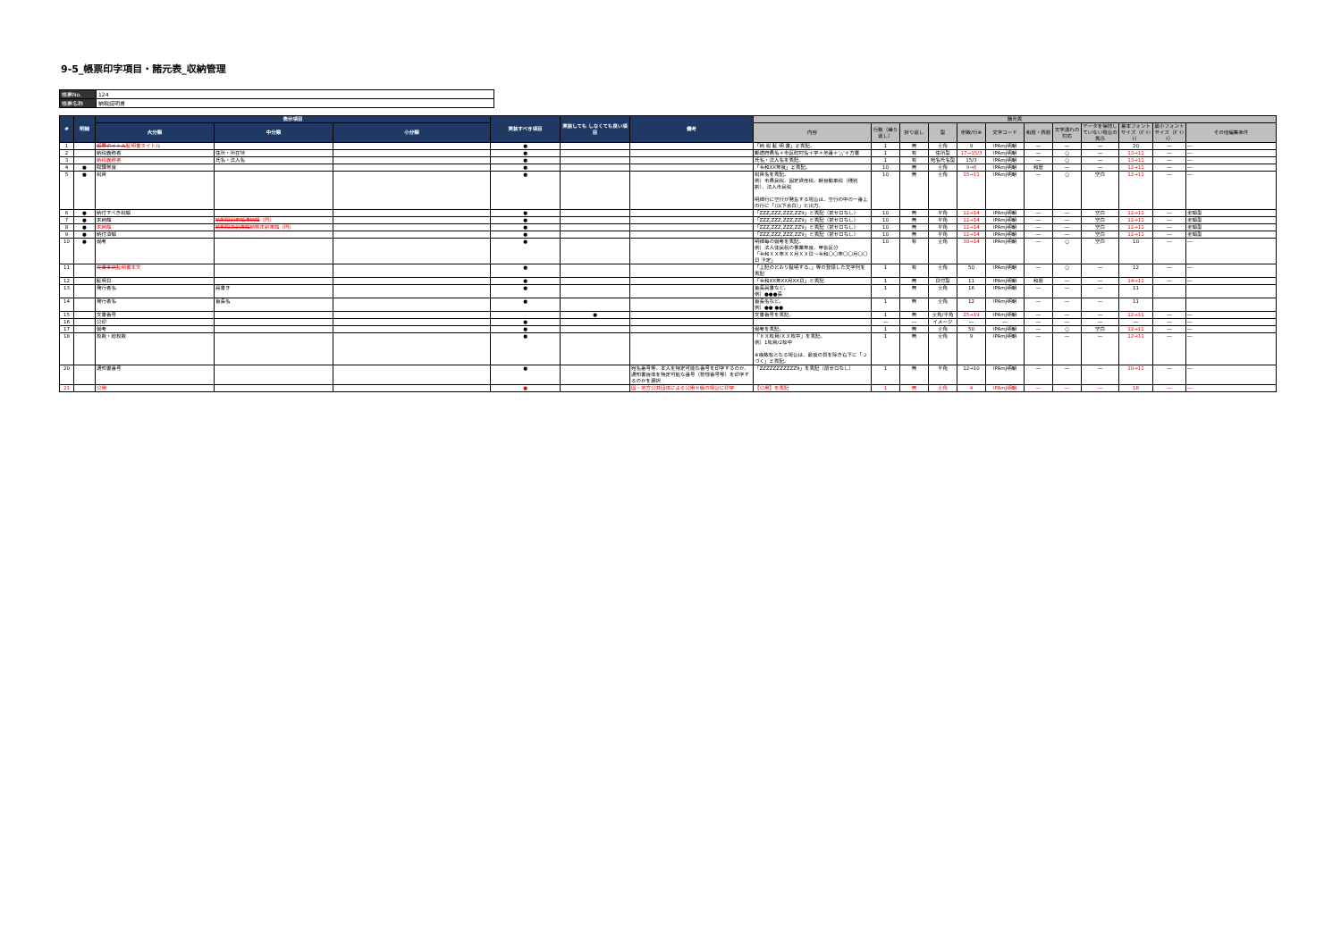9-5_帳票印字項目・諸元表_収納管理
| 帳票No. | 124 |
| 帳票名称 | 納税証明書 |
| # | 明細 | 表示項目 | | | 実装すべき項目 | 実装しても しなくても良い項目 | 備考 | 諸元表 | | | | | | | | | | | |
| --- | --- | --- | --- | --- | --- | --- | --- | --- | --- | --- | --- | --- | --- | --- | --- | --- | --- | --- | --- |
| | | 大分類 | 中分類 | 小分類 | | | | 内容 | 行数（繰り返し） | 折り返し | 型 | 桁数/行※ | 文字コード | 和暦・西暦 | 文字溢れの対応 | データを保持していない場合の表示 | 基本フォントサイズ（ﾎﾟｲﾝﾄ） | 最小フォントサイズ（ﾎﾟｲﾝﾄ） | その他編集条件 |
| 1 | | 帳票タイトル 証明書タイトル | | | ● | | | 「納 税 証 明 書」と表記。 | 1 | 無 | 全角 | 9 | IPAmj明朝 | ― | ― | ― | 20 | ― | ― |
| 2 | | 納税義務者 | 住所・所在地 | | ● | | | 都道府県名＋市区町村名＋字＋地番＋'△'＋方書 | 1 | 有 | 住所型 | 17→15/3 | IPAmj明朝 | ― | ○ | ― | 13→11 | ― | ― |
| 3 | | 納税義務者 | 氏名・法人名 | | ● | | | 氏名・法人名を表記。 | 1 | 有 | 宛名氏名型 | 15/3 | IPAmj明朝 | ― | ○ | ― | 13→11 | ― | ― |
| 4 | ● | 賦課年度 | | | ● | | | 「令和XX年度」と表記。 | 10 | 無 | 全角 | 9→6 | IPAmj明朝 | 和暦 | ― | ― | 12→11 | ― | ― |
| 5 | ● | 税目 | | | ● | | | 税目名を表記。 例）市県民税、固定資産税、軽自動車税（種別割）、法人市民税 明細行に空行が発生する場合は、空行の中の一番上の行に「（以下余白）」と出力。 | 10 | 無 | 全角 | 15→11 | IPAmj明朝 | ― | ○ | 空白 | 12→11 | ― | ― |
| 6 | ● | 納付すべき税額 | | | ● | | | 「ZZZ,ZZZ,ZZZ,ZZ9」と表記（前ゼロなし） | 10 | 無 | 半角 | 12→14 | IPAmj明朝 | ― | ― | 空白 | 12→11 | ― | 金額型 |
| 7 | ● | 未納額 | 納期限到来額滞納額 （円） | | ● | | | 「ZZZ,ZZZ,ZZZ,ZZ9」と表記（前ゼロなし） | 10 | 無 | 半角 | 12→14 | IPAmj明朝 | ― | ― | 空白 | 12→11 | ― | 金額型 |
| 8 | ● | 未納額 | 納期限未到来額 納期未到来額（円） | | ● | | | 「ZZZ,ZZZ,ZZZ,ZZ9」と表記（前ゼロなし） | 10 | 無 | 半角 | 12→14 | IPAmj明朝 | ― | ― | 空白 | 12→11 | ― | 金額型 |
| 9 | ● | 納付済額 | | | ● | | | 「ZZZ,ZZZ,ZZZ,ZZ9」と表記（前ゼロなし） | 10 | 無 | 半角 | 12→14 | IPAmj明朝 | ― | ― | 空白 | 12→11 | ― | 金額型 |
| 10 | ● | 備考 | | | ● | | | 明細毎の備考を表記。 例）法人住民税の事業年度、申告区分 「令和ＸＸ年ＸＸ月ＸＸ日～令和〇〇年〇〇月〇〇日 予定」 | 10 | 有 | 全角 | 30→14 | IPAmj明朝 | ― | ○ | 空白 | 10 | ― | ― |
| 11 | | 文書本文 証明書本文 | | | ● | | | 「上記のとおり証明する。」等の登録した文字列を表記 | 1 | 有 | 全角 | 50 | IPAmj明朝 | ― | ○ | ― | 12 | ― | ― |
| 12 | | 証明日 | | | ● | | | 「令和XX年XX月XX日」と表記 | 1 | 無 | 日付型 | 11 | IPAmj明朝 | 和暦 | ― | ― | 14→11 | ― | ― |
| 13 | | 発行者名 | 肩書き | | ● | | | 首長肩書など。 例）●●●長 | 1 | 無 | 全角 | 16 | IPAmj明朝 | ― | ― | ― | 11 | | |
| 14 | | 発行者名 | 首長名 | | ● | | | 首長名など。 例）●● ●● | 1 | 無 | 全角 | 12 | IPAmj明朝 | ― | ― | ― | 11 | | |
| 15 | | 文書番号 | | | | ● | | 文書番号を表記。 | 1 | 無 | 全角/半角 | 25→19 | IPAmj明朝 | ― | ― | ― | 12→11 | ― | ― |
| 16 | | 公印 | | | ● | | | | ― | ― | イメージ | ― | ― | ― | ― | ― | ― | ― | ― |
| 17 | | 備考 | | | ● | | | 備考を表記。 | 1 | 無 | 全角 | 50 | IPAmj明朝 | ― | ○ | 空白 | 12→11 | ― | ― |
| 18 | | 枚数・総枚数 | | | ● | | | 「ＸＸ枚目/ＸＸ枚中」を表記。 例）1枚目/2枚中 ※複数枚となる場合は、最後の頁を除き右下に「つづく」と表記。 | 1 | 無 | 全角 | 9 | IPAmj明朝 | ― | ― | ― | 12→11 | ― | ― |
| 20 | | 通知書番号 | | | ● | | 宛名番号等、本人を特定可能な番号を印字するのか、通知書自体を特定可能な番号（整理番号等）を印字するのかを選択 | 「ZZZZZZZZZZZ9」を表記（前ゼロなし） | 1 | 無 | 半角 | 12→10 | IPAmj明朝 | ― | ― | ― | 10→11 | ― | ― |
| 21 | | 公用 | | | ● | | 国・地方公共団体による公用セ級の場合に印字 | 【公用】を表記 | 1 | 無 | 全角 | 4 | IPAmj明朝 | ― | ― | ― | 18 | ― | ― |